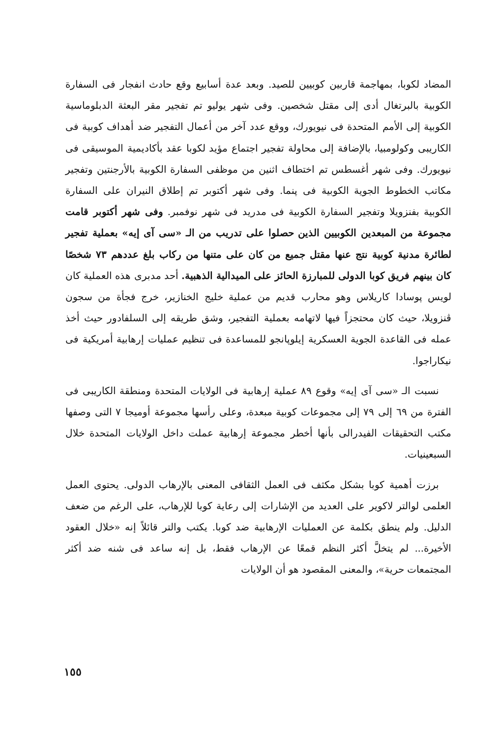المضاد لكوبا، بمهاجمة قاربين كوبيين للصيد. وبعد عدة أسابيع وقع حادث انفجار فى السفارة الكوبية بالبرتغال أدى إلى مقتل شخصين. وفى شهر يوليو تم تفجير مقر البعثة الدبلوماسية الكوبية إلى الأمم المتحدة فى نيويورك، ووقع عدد آخر من أعمال التفجير ضد أهداف كوبية فى الكاريبى وكولومبيا، بالإضافة إلى محاولة تفجير اجتماع مؤيد لكوبا عقد بأكاديمية الموسيقى فى نيويورك. وفى شهر أغسطس تم اختطاف اثنين من موظفى السفارة الكوبية بالأرجنتين وتفجير مكاتب الخطوط الجوية الكوبية فى پنما. وفى شهر أكتوبر تم إطلاق النيران على السفارة الكوبية بفنزويلا وتفجير السفارة الكوبية فى مدريد فى شهر نوفمبر. وفى شهر أكتوبر قامت مجموعة من المبعدين الكوبيين الذين حصلوا على تدريب من الـ «سى آى إيه» بعملية تفجير لطائرة مدنية كوبية نتج عنها مقتل جميع من كان على متنها من ركاب بلغ عددهم ٧٣ شخصًا كان بينهم فريق كوبا الدولى للمبارزة الحائز على الميدالية الذهبية. أحد مدبرى هذه العملية كان لويس پوسادا كاريلاس وهو محارب قديم من عملية خليج الخنازير، خرج فجأة من سجون ڤنزويلا، حيث كان محتجزاً فيها لاتهامه بعملية التفجير، وشق طريقه إلى السلفادور حيث أخذ عمله فى القاعدة الجوية العسكرية إيلوپانجو للمساعدة فى تنظيم عمليات إرهابية أمريكية فى نيكاراجوا.
نسبت الـ «سى آى إيه» وقوع ٨٩ عملية إرهابية فى الولايات المتحدة ومنطقة الكاريبى فى الفترة من ٦٩ إلى ٧٩ إلى مجموعات كوبية مبعدة، وعلى رأسها مجموعة أوميجا ٧ التى وصفها مكتب التحقيقات الفيدرالى بأنها أخطر مجموعة إرهابية عملت داخل الولايات المتحدة خلال السبعينيات.
برزت أهمية كوبا بشكل مكثف فى العمل الثقافى المعنى بالإرهاب الدولى. يحتوى العمل العلمى لوالتر لاكوير على العديد من الإشارات إلى رعاية كوبا للإرهاب، على الرغم من ضعف الدليل. ولم ينطق بكلمة عن العمليات الإرهابية ضد كوبا. يكتب والتر قائلاً إنه «خلال العقود الأخيرة... لم يتخلَّ أكثر النظم قمعًا عن الإرهاب فقط، بل إنه ساعد فى شنه ضد أكثر المجتمعات حرية»، والمعنى المقصود هو أن الولايات
١٥٥